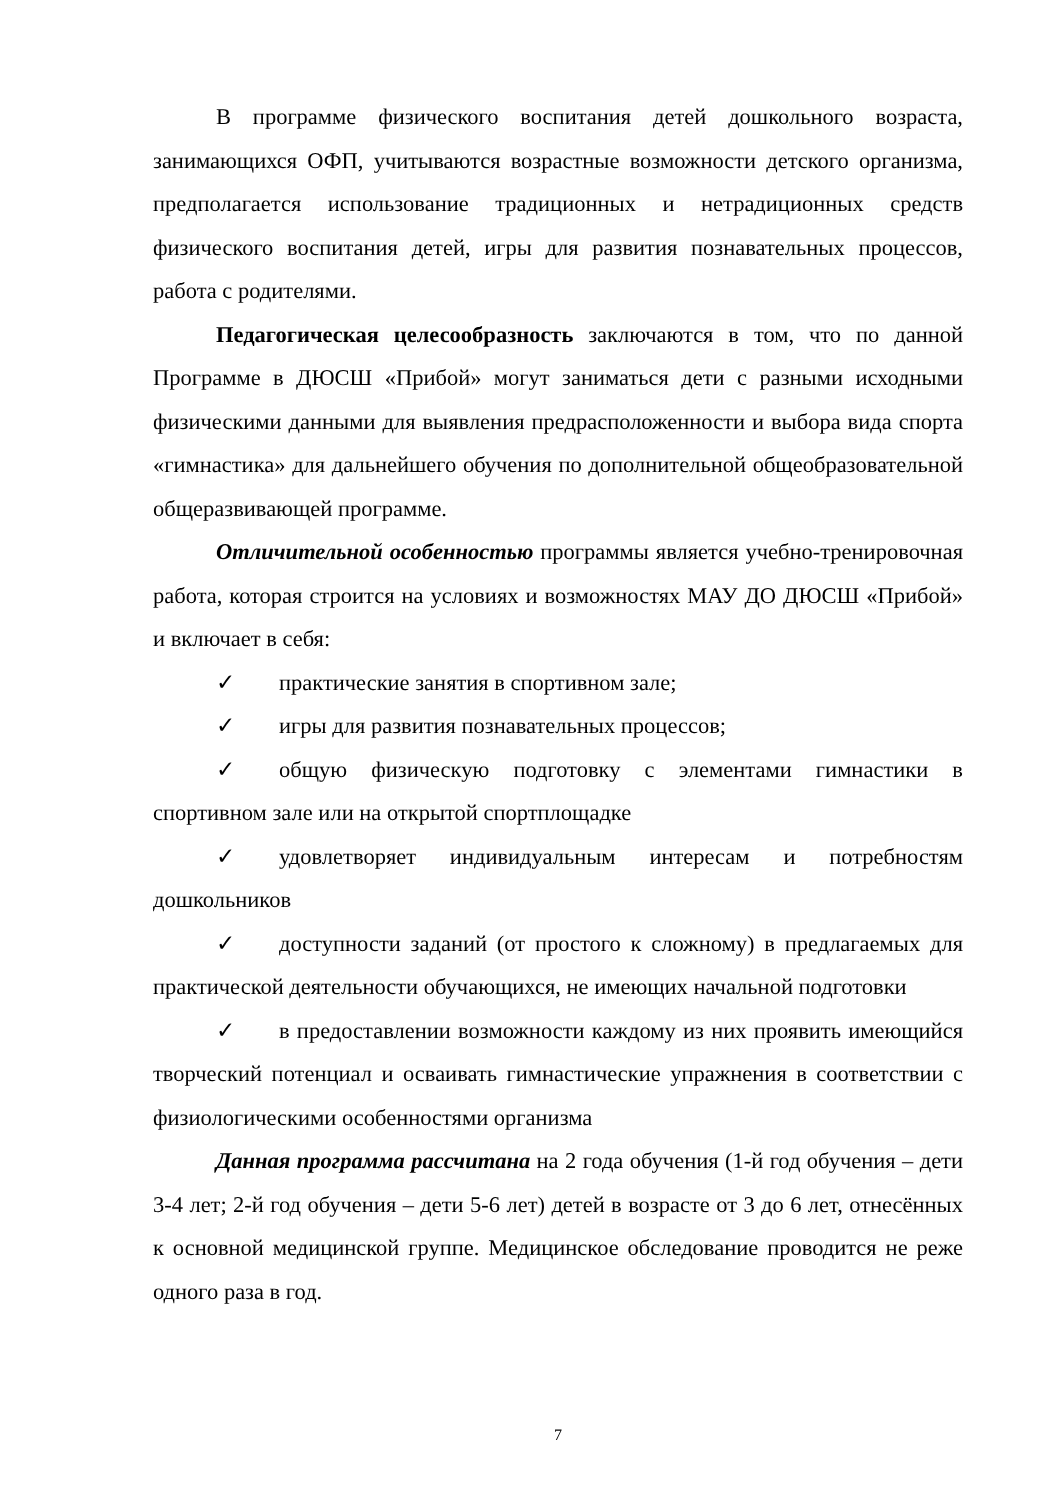В программе физического воспитания детей дошкольного возраста, занимающихся ОФП, учитываются возрастные возможности детского организма, предполагается использование традиционных и нетрадиционных средств физического воспитания детей, игры для развития познавательных процессов, работа с родителями.
Педагогическая целесообразность заключаются в том, что по данной Программе в ДЮСШ «Прибой» могут заниматься дети с разными исходными физическими данными для выявления предрасположенности и выбора вида спорта «гимнастика» для дальнейшего обучения по дополнительной общеобразовательной общеразвивающей программе.
Отличительной особенностью программы является учебно-тренировочная работа, которая строится на условиях и возможностях МАУ ДО ДЮСШ «Прибой» и включает в себя:
✓ практические занятия в спортивном зале;
✓ игры для развития познавательных процессов;
✓ общую физическую подготовку с элементами гимнастики в спортивном зале или на открытой спортплощадке
✓ удовлетворяет индивидуальным интересам и потребностям дошкольников
✓ доступности заданий (от простого к сложному) в предлагаемых для практической деятельности обучающихся, не имеющих начальной подготовки
✓ в предоставлении возможности каждому из них проявить имеющийся творческий потенциал и осваивать гимнастические упражнения в соответствии с физиологическими особенностями организма
Данная программа рассчитана на 2 года обучения (1-й год обучения – дети 3-4 лет; 2-й год обучения – дети 5-6 лет) детей в возрасте от 3 до 6 лет, отнесённых к основной медицинской группе. Медицинское обследование проводится не реже одного раза в год.
7